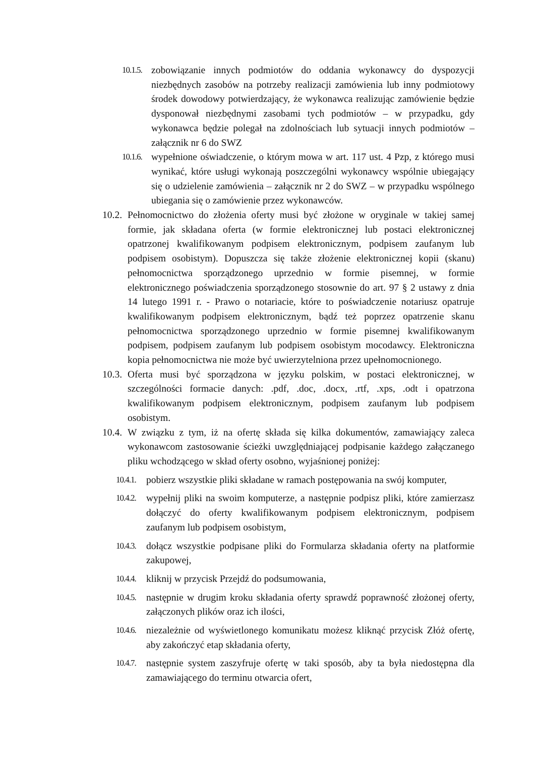10.1.5. zobowiązanie innych podmiotów do oddania wykonawcy do dyspozycji niezbędnych zasobów na potrzeby realizacji zamówienia lub inny podmiotowy środek dowodowy potwierdzający, że wykonawca realizując zamówienie będzie dysponował niezbędnymi zasobami tych podmiotów – w przypadku, gdy wykonawca będzie polegał na zdolnościach lub sytuacji innych podmiotów – załącznik nr 6 do SWZ
10.1.6. wypełnione oświadczenie, o którym mowa w art. 117 ust. 4 Pzp, z którego musi wynikać, które usługi wykonają poszczególni wykonawcy wspólnie ubiegający się o udzielenie zamówienia – załącznik nr 2 do SWZ – w przypadku wspólnego ubiegania się o zamówienie przez wykonawców.
10.2. Pełnomocnictwo do złożenia oferty musi być złożone w oryginale w takiej samej formie, jak składana oferta (w formie elektronicznej lub postaci elektronicznej opatrzonej kwalifikowanym podpisem elektronicznym, podpisem zaufanym lub podpisem osobistym). Dopuszcza się także złożenie elektronicznej kopii (skanu) pełnomocnictwa sporządzonego uprzednio w formie pisemnej, w formie elektronicznego poświadczenia sporządzonego stosownie do art. 97 § 2 ustawy z dnia 14 lutego 1991 r. - Prawo o notariacie, które to poświadczenie notariusz opatruje kwalifikowanym podpisem elektronicznym, bądź też poprzez opatrzenie skanu pełnomocnictwa sporządzonego uprzednio w formie pisemnej kwalifikowanym podpisem, podpisem zaufanym lub podpisem osobistym mocodawcy. Elektroniczna kopia pełnomocnictwa nie może być uwierzytelniona przez upełnomocnionego.
10.3. Oferta musi być sporządzona w języku polskim, w postaci elektronicznej, w szczególności formacie danych: .pdf, .doc, .docx, .rtf, .xps, .odt i opatrzona kwalifikowanym podpisem elektronicznym, podpisem zaufanym lub podpisem osobistym.
10.4. W związku z tym, iż na ofertę składa się kilka dokumentów, zamawiający zaleca wykonawcom zastosowanie ścieżki uwzględniającej podpisanie każdego załączanego pliku wchodzącego w skład oferty osobno, wyjaśnionej poniżej:
10.4.1. pobierz wszystkie pliki składane w ramach postępowania na swój komputer,
10.4.2. wypełnij pliki na swoim komputerze, a następnie podpisz pliki, które zamierzasz dołączyć do oferty kwalifikowanym podpisem elektronicznym, podpisem zaufanym lub podpisem osobistym,
10.4.3. dołącz wszystkie podpisane pliki do Formularza składania oferty na platformie zakupowej,
10.4.4. kliknij w przycisk Przejdź do podsumowania,
10.4.5. następnie w drugim kroku składania oferty sprawdź poprawność złożonej oferty, załączonych plików oraz ich ilości,
10.4.6. niezależnie od wyświetlonego komunikatu możesz kliknąć przycisk Złóż ofertę, aby zakończyć etap składania oferty,
10.4.7. następnie system zaszyfruje ofertę w taki sposób, aby ta była niedostępna dla zamawiającego do terminu otwarcia ofert,